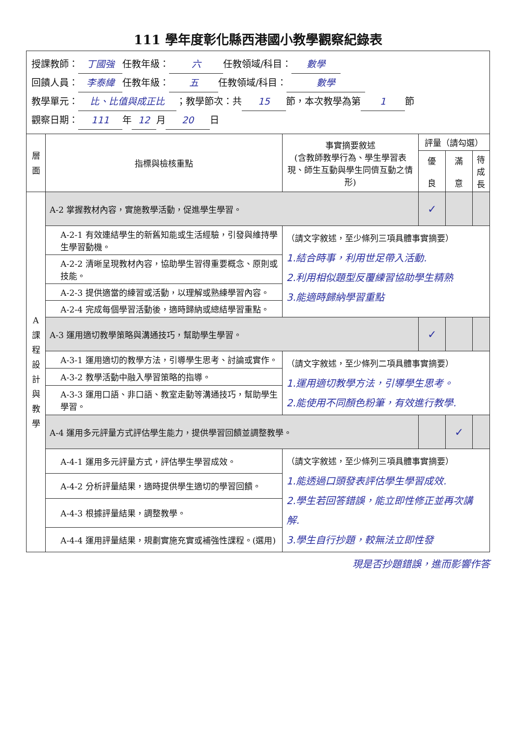111 學年度彰化縣西港國小教學觀察紀錄表
授課教師： 丁國強 任教年級： 六 任教領域/科目： 數學
回饋人員： 李泰緯 任教年級： 五 任教領域/科目： 數學
教學單元： 比、比值與成正比 ；教學節次：共 15 節，本次教學為第 1 節
觀察日期： 111 年 12 月 20 日
| 層 面 | 指標與檢核重點 | 事實摘要敘述 (含教師教學行為、學生學習表現、師生互動與學生同儕互動之情形) | 評量（請勾選） | | |
| --- | --- | --- | --- | --- | --- |
| | | | 優 良 | 滿 意 | 待 成 長 |
| A 課 程 設 計 與 教 學 | A-2 掌握教材內容，實施教學活動，促進學生學習。 | | ✓ | | |
| | A-2-1 有效連結學生的新舊知能或生活經驗，引發與維持學生學習動機。 | （請文字敘述，至少條列三項具體事實摘要） 1.結合時事，利用世足帶入活動. 2.利用相似題型反覆練習協助學生精熟 3.能適時歸納學習重點 | | | |
| | A-2-2 清晰呈現教材內容，協助學生習得重要概念、原則或技能。 | | | | |
| | A-2-3 提供適當的練習或活動，以理解或熟練學習內容。 | | | | |
| | A-2-4 完成每個學習活動後，適時歸納或總結學習重點。 | | | | |
| | A-3 運用適切教學策略與溝通技巧，幫助學生學習。 | | ✓ | | |
| | A-3-1 運用適切的教學方法，引導學生思考、討論或實作。 | （請文字敘述，至少條列二項具體事實摘要） 1.運用適切教學方法，引導學生思考。 2.能使用不同顏色粉筆，有效進行教學. | | | |
| | A-3-2 教學活動中融入學習策略的指導。 | | | | |
| | A-3-3 運用口語、非口語、教室走動等溝通技巧，幫助學生學習。 | | | | |
| | A-4 運用多元評量方式評估學生能力，提供學習回饋並調整教學。 | | | ✓ | |
| | A-4-1 運用多元評量方式，評估學生學習成效。 | （請文字敘述，至少條列三項具體事實摘要） 1.能透過口頭發表評估學生學習成效. 2.學生若回答錯誤，能立即性修正並再次講解. 3.學生自行抄題，較無法立即性發 | | | |
| | A-4-2 分析評量結果，適時提供學生適切的學習回饋。 | | | | |
| | A-4-3 根據評量結果，調整教學。 | | | | |
| | A-4-4 運用評量結果，規劃實施充實或補強性課程。(選用) | | | | |
現是否抄題錯誤，進而影響作答